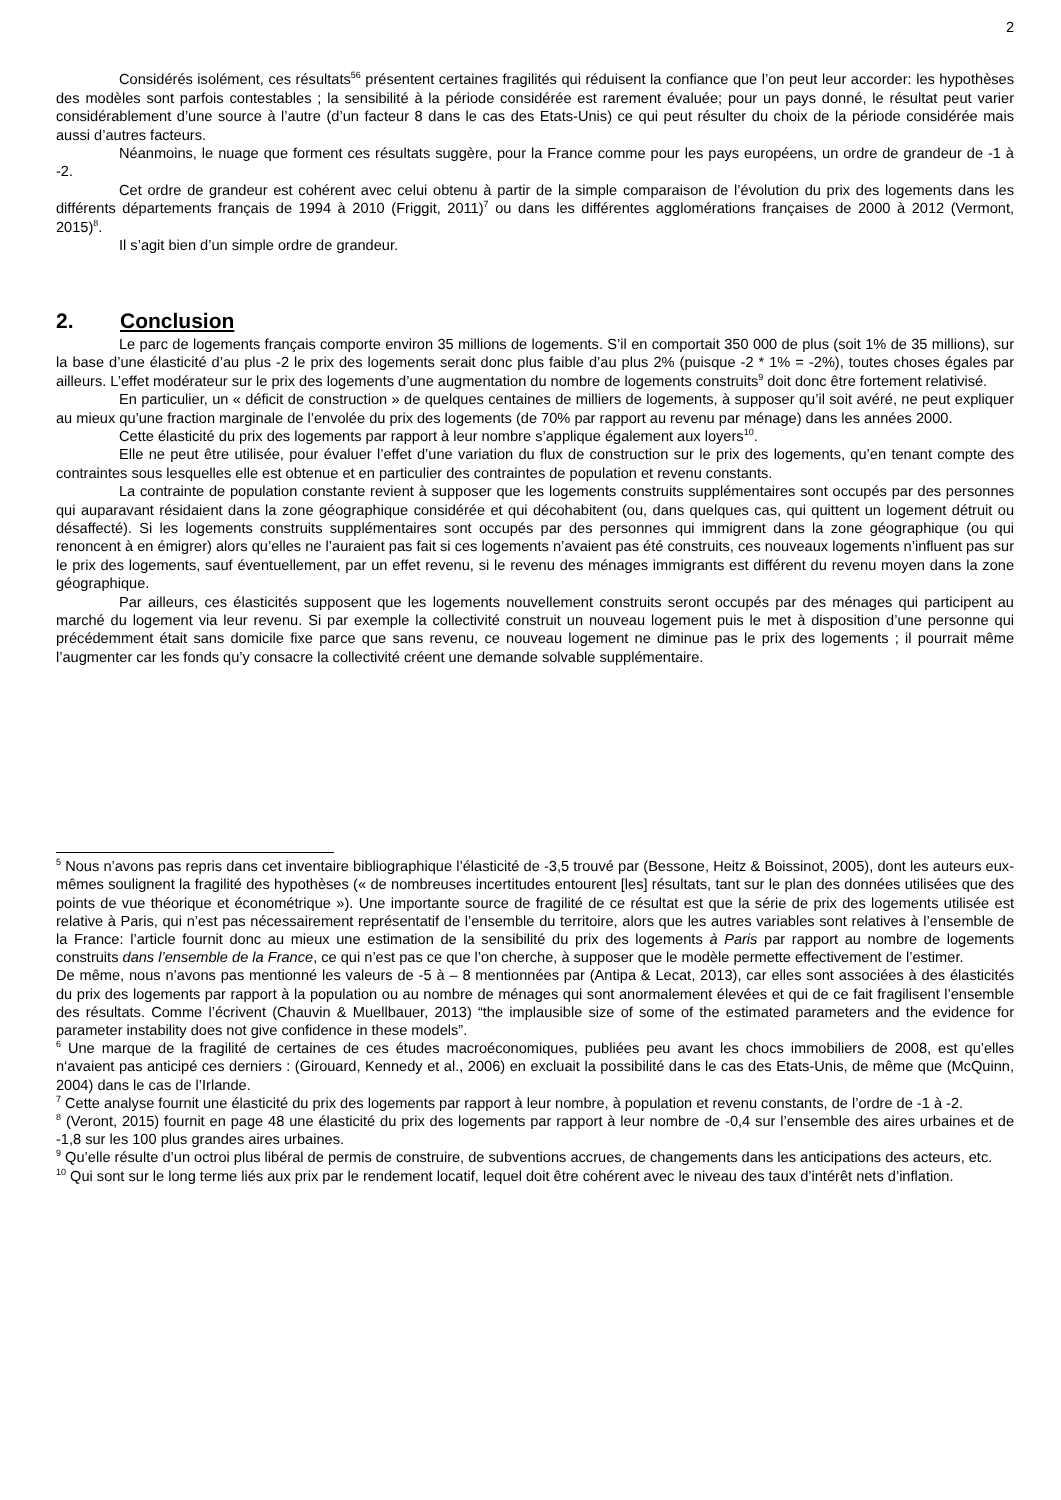2
Considérés isolément, ces résultats<sup>56</sup> présentent certaines fragilités qui réduisent la confiance que l’on peut leur accorder: les hypothèses des modèles sont parfois contestables ; la sensibilité à la période considérée est rarement évaluée; pour un pays donné, le résultat peut varier considérablement d’une source à l’autre (d’un facteur 8 dans le cas des Etats-Unis) ce qui peut résulter du choix de la période considérée mais aussi d’autres facteurs.
Néanmoins, le nuage que forment ces résultats suggère, pour la France comme pour les pays européens, un ordre de grandeur de -1 à -2.
Cet ordre de grandeur est cohérent avec celui obtenu à partir de la simple comparaison de l’évolution du prix des logements dans les différents départements français de 1994 à 2010 (Friggit, 2011)<sup>7</sup> ou dans les différentes agglomérations françaises de 2000 à 2012 (Vermont, 2015)<sup>8</sup>.
Il s’agit bien d’un simple ordre de grandeur.
2. Conclusion
Le parc de logements français comporte environ 35 millions de logements. S’il en comportait 350 000 de plus (soit 1% de 35 millions), sur la base d’une élasticité d’au plus -2 le prix des logements serait donc plus faible d’au plus 2% (puisque -2 * 1% = -2%), toutes choses égales par ailleurs. L’effet modérateur sur le prix des logements d’une augmentation du nombre de logements construits<sup>9</sup> doit donc être fortement relativisé.
En particulier, un « déficit de construction » de quelques centaines de milliers de logements, à supposer qu’il soit avéré, ne peut expliquer au mieux qu’une fraction marginale de l’envolée du prix des logements (de 70% par rapport au revenu par ménage) dans les années 2000.
Cette élasticité du prix des logements par rapport à leur nombre s’applique également aux loyers<sup>10</sup>.
Elle ne peut être utilisée, pour évaluer l’effet d’une variation du flux de construction sur le prix des logements, qu’en tenant compte des contraintes sous lesquelles elle est obtenue et en particulier des contraintes de population et revenu constants.
La contrainte de population constante revient à supposer que les logements construits supplémentaires sont occupés par des personnes qui auparavant résidaient dans la zone géographique considérée et qui décohabitent (ou, dans quelques cas, qui quittent un logement détruit ou désaffecté). Si les logements construits supplémentaires sont occupés par des personnes qui immigrent dans la zone géographique (ou qui renoncent à en émigrer) alors qu’elles ne l’auraient pas fait si ces logements n’avaient pas été construits, ces nouveaux logements n’influent pas sur le prix des logements, sauf éventuellement, par un effet revenu, si le revenu des ménages immigrants est différent du revenu moyen dans la zone géographique.
Par ailleurs, ces élasticités supposent que les logements nouvellement construits seront occupés par des ménages qui participent au marché du logement via leur revenu. Si par exemple la collectivité construit un nouveau logement puis le met à disposition d’une personne qui précédemment était sans domicile fixe parce que sans revenu, ce nouveau logement ne diminue pas le prix des logements ; il pourrait même l’augmenter car les fonds qu’y consacre la collectivité créent une demande solvable supplémentaire.
<sup>5</sup> Nous n’avons pas repris dans cet inventaire bibliographique l’élasticité de -3,5 trouvé par (Bessone, Heitz & Boissinot, 2005), dont les auteurs eux-mêmes soulignent la fragilité des hypothèses (« de nombreuses incertitudes entourent [les] résultats, tant sur le plan des données utilisées que des points de vue théorique et économétrique »). Une importante source de fragilité de ce résultat est que la série de prix des logements utilisée est relative à Paris, qui n’est pas nécessairement représentatif de l’ensemble du territoire, alors que les autres variables sont relatives à l’ensemble de la France: l’article fournit donc au mieux une estimation de la sensibilité du prix des logements à Paris par rapport au nombre de logements construits dans l’ensemble de la France, ce qui n’est pas ce que l’on cherche, à supposer que le modèle permette effectivement de l’estimer.
De même, nous n’avons pas mentionné les valeurs de -5 à – 8 mentionnées par (Antipa & Lecat, 2013), car elles sont associées à des élasticités du prix des logements par rapport à la population ou au nombre de ménages qui sont anormalement élevées et qui de ce fait fragilisent l’ensemble des résultats. Comme l’écrivent (Chauvin & Muellbauer, 2013) “the implausible size of some of the estimated parameters and the evidence for parameter instability does not give confidence in these models”.
<sup>6</sup> Une marque de la fragilité de certaines de ces études macroéconomiques, publiées peu avant les chocs immobiliers de 2008, est qu’elles n‘avaient pas anticipé ces derniers : (Girouard, Kennedy et al., 2006) en excluait la possibilité dans le cas des Etats-Unis, de même que (McQuinn, 2004) dans le cas de l’Irlande.
<sup>7</sup> Cette analyse fournit une élasticité du prix des logements par rapport à leur nombre, à population et revenu constants, de l’ordre de -1 à -2.
<sup>8</sup> (Veront, 2015) fournit en page 48 une élasticité du prix des logements par rapport à leur nombre de -0,4 sur l’ensemble des aires urbaines et de -1,8 sur les 100 plus grandes aires urbaines.
<sup>9</sup> Qu’elle résulte d’un octroi plus libéral de permis de construire, de subventions accrues, de changements dans les anticipations des acteurs, etc.
<sup>10</sup> Qui sont sur le long terme liés aux prix par le rendement locatif, lequel doit être cohérent avec le niveau des taux d’intérêt nets d’inflation.